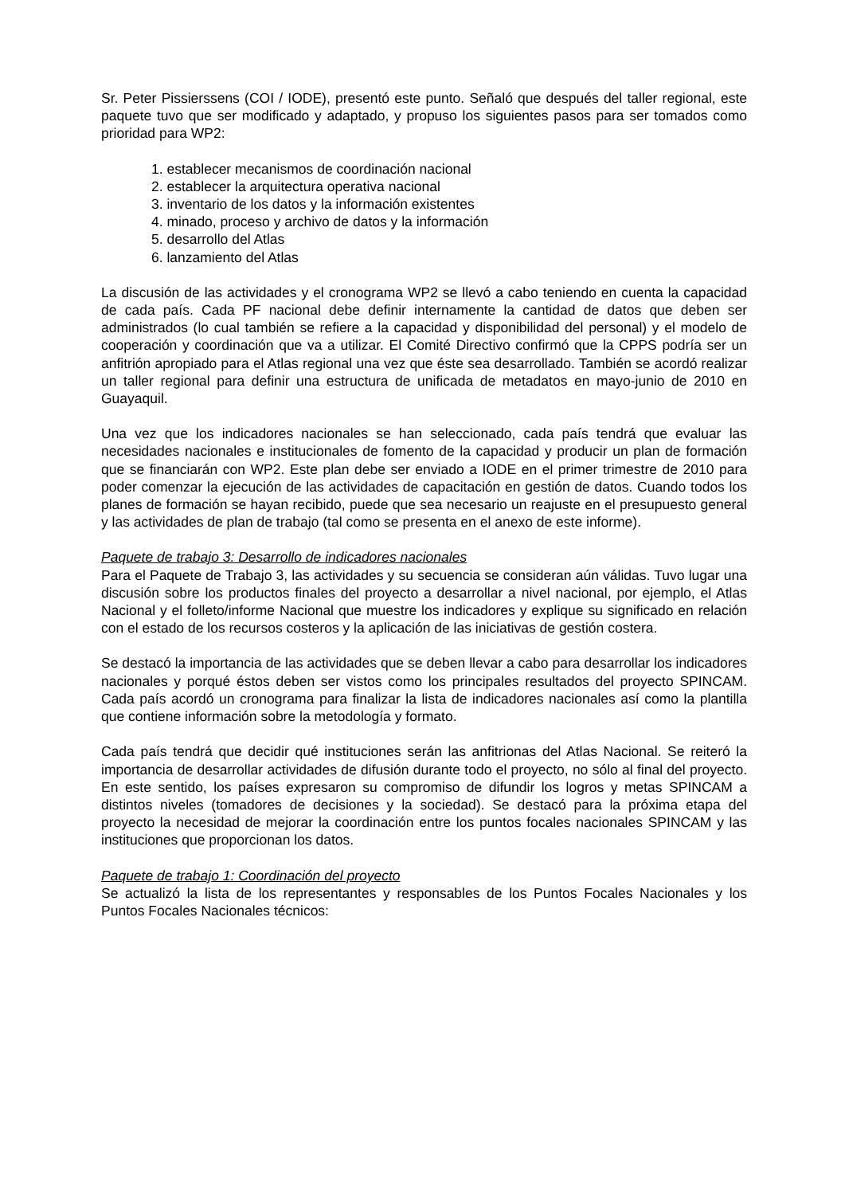Sr. Peter Pissierssens (COI / IODE), presentó este punto. Señaló que después del taller regional, este paquete tuvo que ser modificado y adaptado, y propuso los siguientes pasos para ser tomados como prioridad para WP2:
1. establecer mecanismos de coordinación nacional
2. establecer la arquitectura operativa nacional
3. inventario de los datos y la información existentes
4. minado, proceso y archivo de datos y la información
5. desarrollo del Atlas
6. lanzamiento del Atlas
La discusión de las actividades y el cronograma WP2 se llevó a cabo teniendo en cuenta la capacidad de cada país. Cada PF nacional debe definir internamente la cantidad de datos que deben ser administrados (lo cual también se refiere a la capacidad y disponibilidad del personal) y el modelo de cooperación y coordinación que va a utilizar. El Comité Directivo confirmó que la CPPS podría ser un anfitrión apropiado para el Atlas regional una vez que éste sea desarrollado. También se acordó realizar un taller regional para definir una estructura de unificada de metadatos en mayo-junio de 2010 en Guayaquil.
Una vez que los indicadores nacionales se han seleccionado, cada país tendrá que evaluar las necesidades nacionales e institucionales de fomento de la capacidad y producir un plan de formación que se financiarán con WP2. Este plan debe ser enviado a IODE en el primer trimestre de 2010 para poder comenzar la ejecución de las actividades de capacitación en gestión de datos. Cuando todos los planes de formación se hayan recibido, puede que sea necesario un reajuste en el presupuesto general y las actividades de plan de trabajo (tal como se presenta en el anexo de este informe).
Paquete de trabajo 3: Desarrollo de indicadores nacionales
Para el Paquete de Trabajo 3, las actividades y su secuencia se consideran aún válidas. Tuvo lugar una discusión sobre los productos finales del proyecto a desarrollar a nivel nacional, por ejemplo, el Atlas Nacional y el folleto/informe Nacional que muestre los indicadores y explique su significado en relación con el estado de los recursos costeros y la aplicación de las iniciativas de gestión costera.
Se destacó la importancia de las actividades que se deben llevar a cabo para desarrollar los indicadores nacionales y porqué éstos deben ser vistos como los principales resultados del proyecto SPINCAM. Cada país acordó un cronograma para finalizar la lista de indicadores nacionales así como la plantilla que contiene información sobre la metodología y formato.
Cada país tendrá que decidir qué instituciones serán las anfitrionas del Atlas Nacional. Se reiteró la importancia de desarrollar actividades de difusión durante todo el proyecto, no sólo al final del proyecto. En este sentido, los países expresaron su compromiso de difundir los logros y metas SPINCAM a distintos niveles (tomadores de decisiones y la sociedad). Se destacó para la próxima etapa del proyecto la necesidad de mejorar la coordinación entre los puntos focales nacionales SPINCAM y las instituciones que proporcionan los datos.
Paquete de trabajo 1: Coordinación del proyecto
Se actualizó la lista de los representantes y responsables de los Puntos Focales Nacionales y los Puntos Focales Nacionales técnicos: